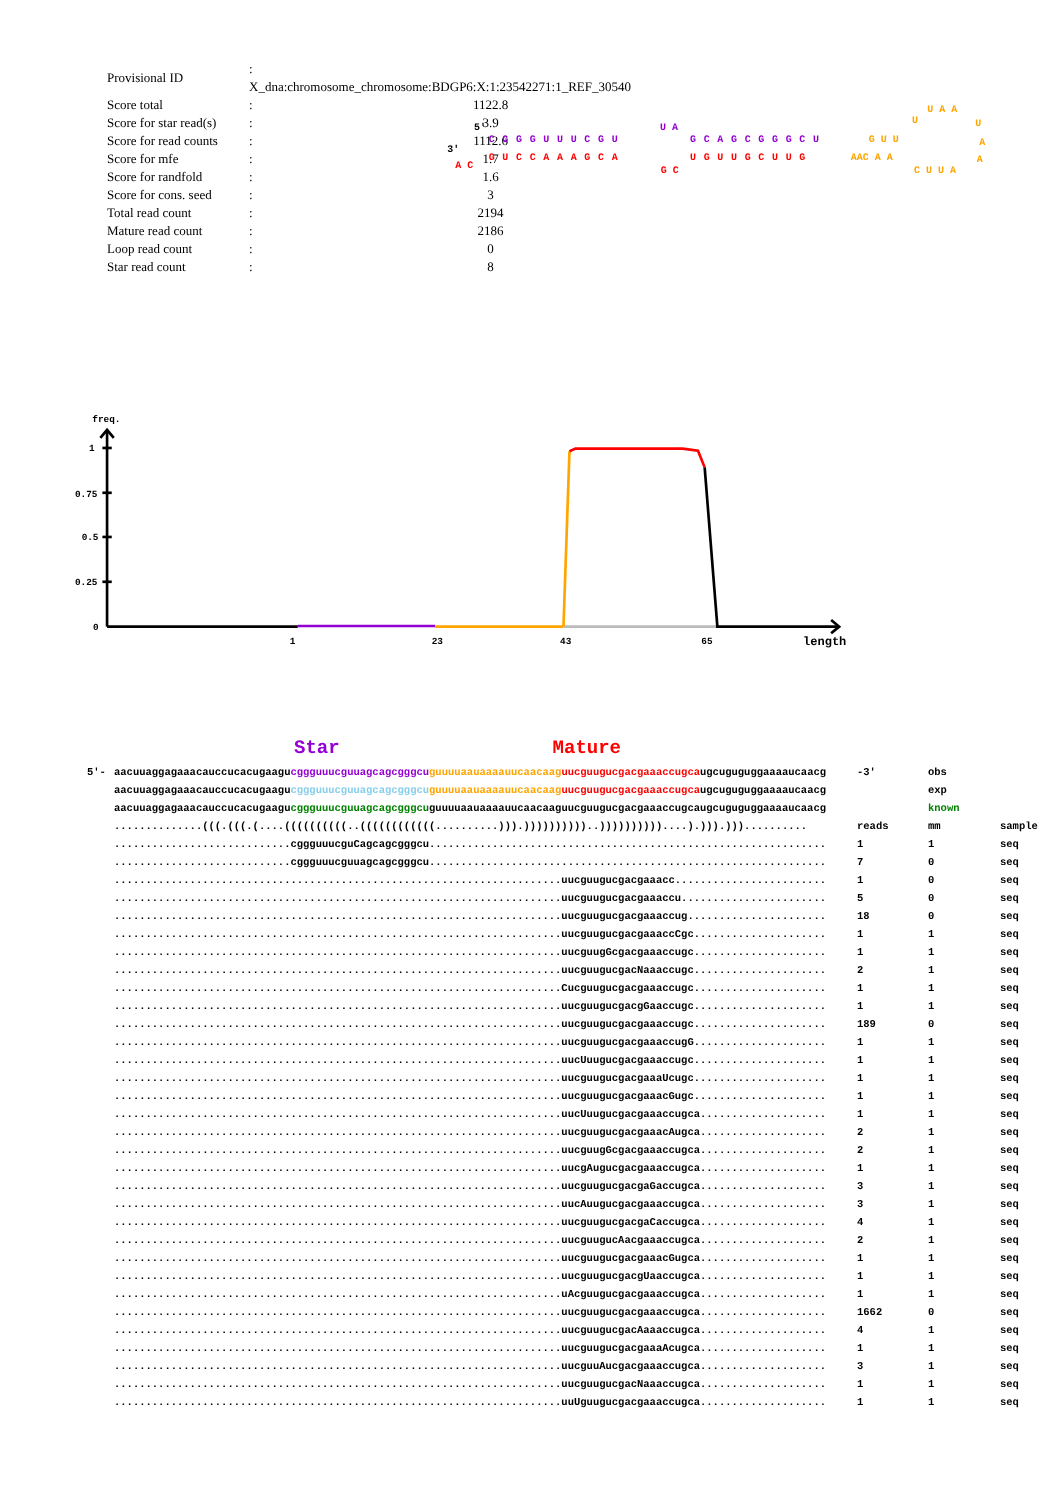| Provisional ID | : X_dna:chromosome_chromosome:BDGP6:X:1:23542271:1_REF_30540 | |
| Score total | : | 1122.8 |
| Score for star read(s) | : | 3.9 |
| Score for read counts | : | 1112.6 |
| Score for mfe | : | 1.7 |
| Score for randfold | : | 1.6 |
| Score for cons. seed | : | 3 |
| Total read count | : | 2194 |
| Mature read count | : | 2186 |
| Loop read count | : | 0 |
| Star read count | : | 8 |
5'
3'
CGGGUUUCGU
U A
GCAGCGGGCU
G U U
GUCCAAAGCA
UGUUGCUUG
AAC A A
G C
A C
U
U A A
U
A
A
C U U A
freq.
1
0.75
0.5
0.25
0
1
23
43
65
length
Star Mature
| 5'- | aacuuaggagaaacauccucacugaagu cggguuucguuagcagcgggcu guuuuaauaaaauucaacaag uucguugucgacgaaaccugca ugcuguguggaaaaucaacg | -3' | obs | |
| | aacuuaggagaaacauccucacugaagu cggguuucguuagcagcgggcu guuuuaauaaaauucaacaag uucguugucgacgaaaccugca ugcuguguggaaaaucaacg | | exp | |
| | aacuuaggagaaacauccucacugaagu cggguuucguuagcagcgggcu guuuuaauaaaauucaacaaguucguugucgacgaaaccugcaugcuguguggaaaaucaacg | | known | |
| | ..............(((.(((.(....((((((((((..((((((((((((..........))).))))))))))..))))))))))....).))).))).......... | reads | mm | sample |
| | ............................cggguuucguCagcagcgggcu............................................................... | 1 | 1 | seq |
| | ............................cggguuucguuagcagcgggcu............................................................... | 7 | 0 | seq |
| | .......................................................................uucguugucgacgaaacc........................ | 1 | 0 | seq |
| | .......................................................................uucguugucgacgaaaccu....................... | 5 | 0 | seq |
| | .......................................................................uucguugucgacgaaaccug...................... | 18 | 0 | seq |
| | .......................................................................uucguugucgacgaaaccCgc..................... | 1 | 1 | seq |
| | .......................................................................uucguugGcgacgaaaccugc..................... | 1 | 1 | seq |
| | .......................................................................uucguugucgacNaaaccugc..................... | 2 | 1 | seq |
| | .......................................................................Cucguugucgacgaaaccugc..................... | 1 | 1 | seq |
| | .......................................................................uucguugucgacgGaaccugc..................... | 1 | 1 | seq |
| | .......................................................................uucguugucgacgaaaccugc..................... | 189 | 0 | seq |
| | .......................................................................uucguugucgacgaaaccugG..................... | 1 | 1 | seq |
| | .......................................................................uucUuugucgacgaaaccugc..................... | 1 | 1 | seq |
| | .......................................................................uucguugucgacgaaaUcugc..................... | 1 | 1 | seq |
| | .......................................................................uucguugucgacgaaacGugc..................... | 1 | 1 | seq |
| | .......................................................................uucUuugucgacgaaaccugca.................... | 1 | 1 | seq |
| | .......................................................................uucguugucgacgaaacAugca.................... | 2 | 1 | seq |
| | .......................................................................uucguugGcgacgaaaccugca.................... | 2 | 1 | seq |
| | .......................................................................uucgAugucgacgaaaccugca.................... | 1 | 1 | seq |
| | .......................................................................uucguugucgacgaGaccugca.................... | 3 | 1 | seq |
| | .......................................................................uucAuugucgacgaaaccugca.................... | 3 | 1 | seq |
| | .......................................................................uucguugucgacgaCaccugca.................... | 4 | 1 | seq |
| | .......................................................................uucguugucAacgaaaccugca.................... | 2 | 1 | seq |
| | .......................................................................uucguugucgacgaaacGugca.................... | 1 | 1 | seq |
| | .......................................................................uucguugucgacgUaaccugca.................... | 1 | 1 | seq |
| | .......................................................................uAcguugucgacgaaaccugca.................... | 1 | 1 | seq |
| | .......................................................................uucguugucgacgaaaccugca.................... | 1662 | 0 | seq |
| | .......................................................................uucguugucgacAaaaccugca.................... | 4 | 1 | seq |
| | .......................................................................uucguugucgacgaaaAcugca.................... | 1 | 1 | seq |
| | .......................................................................uucguuAucgacgaaaccugca.................... | 3 | 1 | seq |
| | .......................................................................uucguugucgacNaaaccugca.................... | 1 | 1 | seq |
| | .......................................................................uuUguugucgacgaaaccugca.................... | 1 | 1 | seq |